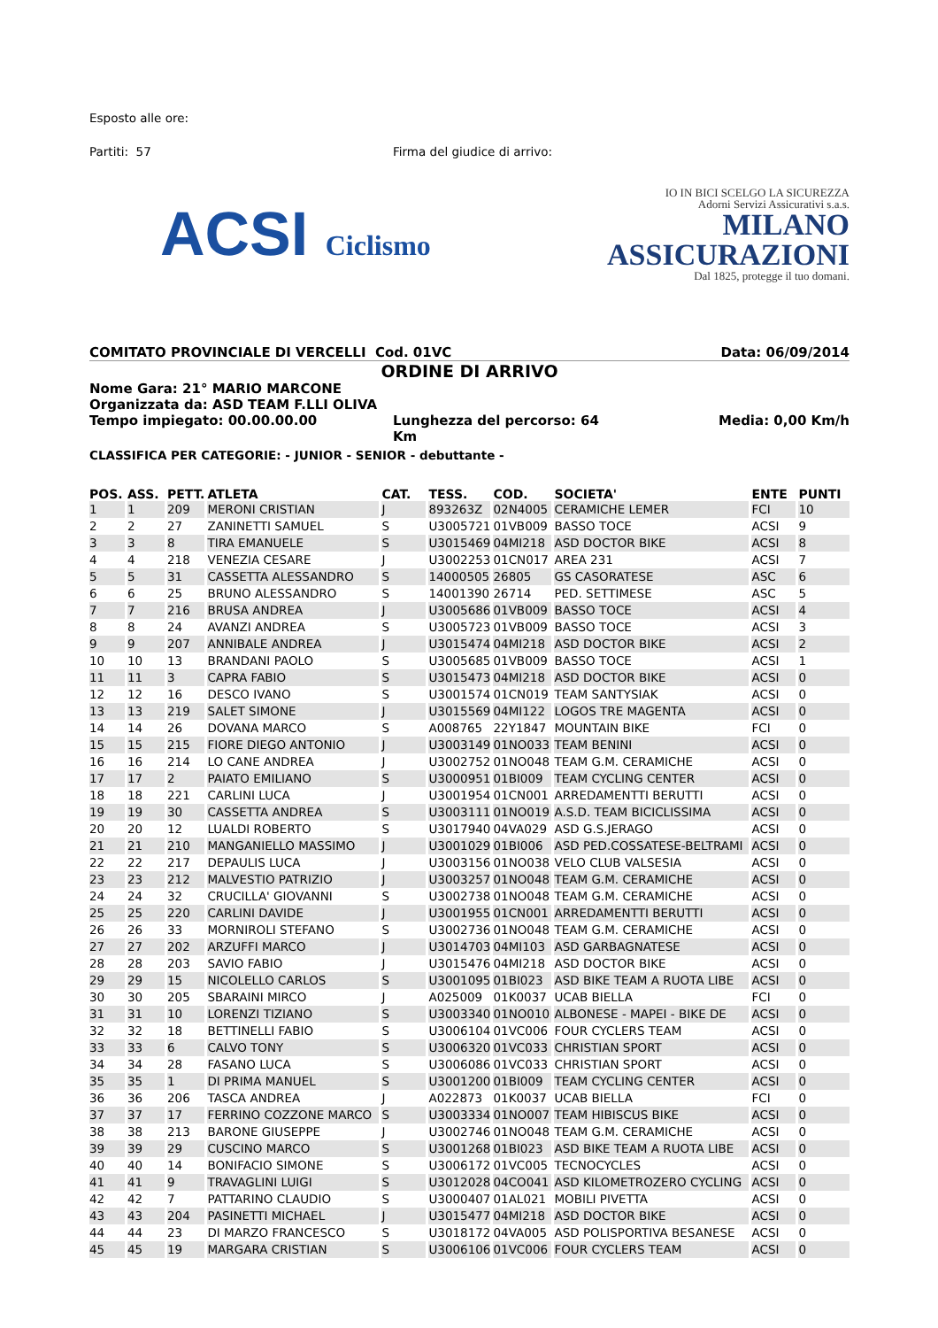Esposto alle ore:
Partiti: 57 Firma del giudice di arrivo:
ACSI Ciclismo
IO IN BICI SCELGO LA SICUREZZA
Adorni Servizi Assicurativi s.a.s.
MILANO
ASSICURAZIONI
Dal 1825, protegge il tuo domani.
COMITATO PROVINCIALE DI VERCELLI Cod. 01VC Data: 06/09/2014
ORDINE DI ARRIVO
Nome Gara: 21° MARIO MARCONE
Organizzata da: ASD TEAM F.LLI OLIVA
Tempo impiegato: 00.00.00.00 Lunghezza del percorso: 64 Km Media: 0,00 Km/h
CLASSIFICA PER CATEGORIE: - JUNIOR - SENIOR - debuttante -
| POS. | ASS. | PETT. | ATLETA | CAT. | TESS. | COD. | SOCIETA' | ENTE | PUNTI |
| --- | --- | --- | --- | --- | --- | --- | --- | --- | --- |
| 1 | 1 | 209 | MERONI CRISTIAN | J | 893263Z | 02N4005 | CERAMICHE LEMER | FCI | 10 |
| 2 | 2 | 27 | ZANINETTI SAMUEL | S | U3005721 | 01VB009 | BASSO TOCE | ACSI | 9 |
| 3 | 3 | 8 | TIRA EMANUELE | S | U3015469 | 04MI218 | ASD DOCTOR BIKE | ACSI | 8 |
| 4 | 4 | 218 | VENEZIA CESARE | J | U3002253 | 01CN017 | AREA 231 | ACSI | 7 |
| 5 | 5 | 31 | CASSETTA ALESSANDRO | S | 14000505 | 26805 | GS CASORATESE | ASC | 6 |
| 6 | 6 | 25 | BRUNO ALESSANDRO | S | 14001390 | 26714 | PED. SETTIMESE | ASC | 5 |
| 7 | 7 | 216 | BRUSA ANDREA | J | U3005686 | 01VB009 | BASSO TOCE | ACSI | 4 |
| 8 | 8 | 24 | AVANZI ANDREA | S | U3005723 | 01VB009 | BASSO TOCE | ACSI | 3 |
| 9 | 9 | 207 | ANNIBALE ANDREA | J | U3015474 | 04MI218 | ASD DOCTOR BIKE | ACSI | 2 |
| 10 | 10 | 13 | BRANDANI PAOLO | S | U3005685 | 01VB009 | BASSO TOCE | ACSI | 1 |
| 11 | 11 | 3 | CAPRA FABIO | S | U3015473 | 04MI218 | ASD DOCTOR BIKE | ACSI | 0 |
| 12 | 12 | 16 | DESCO IVANO | S | U3001574 | 01CN019 | TEAM SANTYSIAK | ACSI | 0 |
| 13 | 13 | 219 | SALET SIMONE | J | U3015569 | 04MI122 | LOGOS TRE MAGENTA | ACSI | 0 |
| 14 | 14 | 26 | DOVANA MARCO | S | A008765 | 22Y1847 | MOUNTAIN BIKE | FCI | 0 |
| 15 | 15 | 215 | FIORE DIEGO ANTONIO | J | U3003149 | 01NO033 | TEAM BENINI | ACSI | 0 |
| 16 | 16 | 214 | LO CANE ANDREA | J | U3002752 | 01NO048 | TEAM G.M. CERAMICHE | ACSI | 0 |
| 17 | 17 | 2 | PAIATO EMILIANO | S | U3000951 | 01BI009 | TEAM CYCLING CENTER | ACSI | 0 |
| 18 | 18 | 221 | CARLINI LUCA | J | U3001954 | 01CN001 | ARREDAMENTTI BERUTTI | ACSI | 0 |
| 19 | 19 | 30 | CASSETTA ANDREA | S | U3003111 | 01NO019 | A.S.D. TEAM BICICLISSIMA | ACSI | 0 |
| 20 | 20 | 12 | LUALDI ROBERTO | S | U3017940 | 04VA029 | ASD G.S.JERAGO | ACSI | 0 |
| 21 | 21 | 210 | MANGANIELLO MASSIMO | J | U3001029 | 01BI006 | ASD PED.COSSATESE-BELTRAMI | ACSI | 0 |
| 22 | 22 | 217 | DEPAULIS LUCA | J | U3003156 | 01NO038 | VELO CLUB VALSESIA | ACSI | 0 |
| 23 | 23 | 212 | MALVESTIO PATRIZIO | J | U3003257 | 01NO048 | TEAM G.M. CERAMICHE | ACSI | 0 |
| 24 | 24 | 32 | CRUCILLA' GIOVANNI | S | U3002738 | 01NO048 | TEAM G.M. CERAMICHE | ACSI | 0 |
| 25 | 25 | 220 | CARLINI DAVIDE | J | U3001955 | 01CN001 | ARREDAMENTTI BERUTTI | ACSI | 0 |
| 26 | 26 | 33 | MORNIROLI STEFANO | S | U3002736 | 01NO048 | TEAM G.M. CERAMICHE | ACSI | 0 |
| 27 | 27 | 202 | ARZUFFI MARCO | J | U3014703 | 04MI103 | ASD GARBAGNATESE | ACSI | 0 |
| 28 | 28 | 203 | SAVIO FABIO | J | U3015476 | 04MI218 | ASD DOCTOR BIKE | ACSI | 0 |
| 29 | 29 | 15 | NICOLELLO CARLOS | S | U3001095 | 01BI023 | ASD BIKE TEAM A RUOTA LIBE | ACSI | 0 |
| 30 | 30 | 205 | SBARAINI MIRCO | J | A025009 | 01K0037 | UCAB BIELLA | FCI | 0 |
| 31 | 31 | 10 | LORENZI TIZIANO | S | U3003340 | 01NO010 | ALBONESE - MAPEI - BIKE DE | ACSI | 0 |
| 32 | 32 | 18 | BETTINELLI FABIO | S | U3006104 | 01VC006 | FOUR CYCLERS TEAM | ACSI | 0 |
| 33 | 33 | 6 | CALVO TONY | S | U3006320 | 01VC033 | CHRISTIAN SPORT | ACSI | 0 |
| 34 | 34 | 28 | FASANO LUCA | S | U3006086 | 01VC033 | CHRISTIAN SPORT | ACSI | 0 |
| 35 | 35 | 1 | DI PRIMA MANUEL | S | U3001200 | 01BI009 | TEAM CYCLING CENTER | ACSI | 0 |
| 36 | 36 | 206 | TASCA ANDREA | J | A022873 | 01K0037 | UCAB BIELLA | FCI | 0 |
| 37 | 37 | 17 | FERRINO COZZONE MARCO | S | U3003334 | 01NO007 | TEAM HIBISCUS BIKE | ACSI | 0 |
| 38 | 38 | 213 | BARONE GIUSEPPE | J | U3002746 | 01NO048 | TEAM G.M. CERAMICHE | ACSI | 0 |
| 39 | 39 | 29 | CUSCINO MARCO | S | U3001268 | 01BI023 | ASD BIKE TEAM A RUOTA LIBE | ACSI | 0 |
| 40 | 40 | 14 | BONIFACIO SIMONE | S | U3006172 | 01VC005 | TECNOCYCLES | ACSI | 0 |
| 41 | 41 | 9 | TRAVAGLINI LUIGI | S | U3012028 | 04CO041 | ASD KILOMETROZERO CYCLING | ACSI | 0 |
| 42 | 42 | 7 | PATTARINO CLAUDIO | S | U3000407 | 01AL021 | MOBILI PIVETTA | ACSI | 0 |
| 43 | 43 | 204 | PASINETTI MICHAEL | J | U3015477 | 04MI218 | ASD DOCTOR BIKE | ACSI | 0 |
| 44 | 44 | 23 | DI MARZO FRANCESCO | S | U3018172 | 04VA005 | ASD POLISPORTIVA BESANESE | ACSI | 0 |
| 45 | 45 | 19 | MARGARA CRISTIAN | S | U3006106 | 01VC006 | FOUR CYCLERS TEAM | ACSI | 0 |